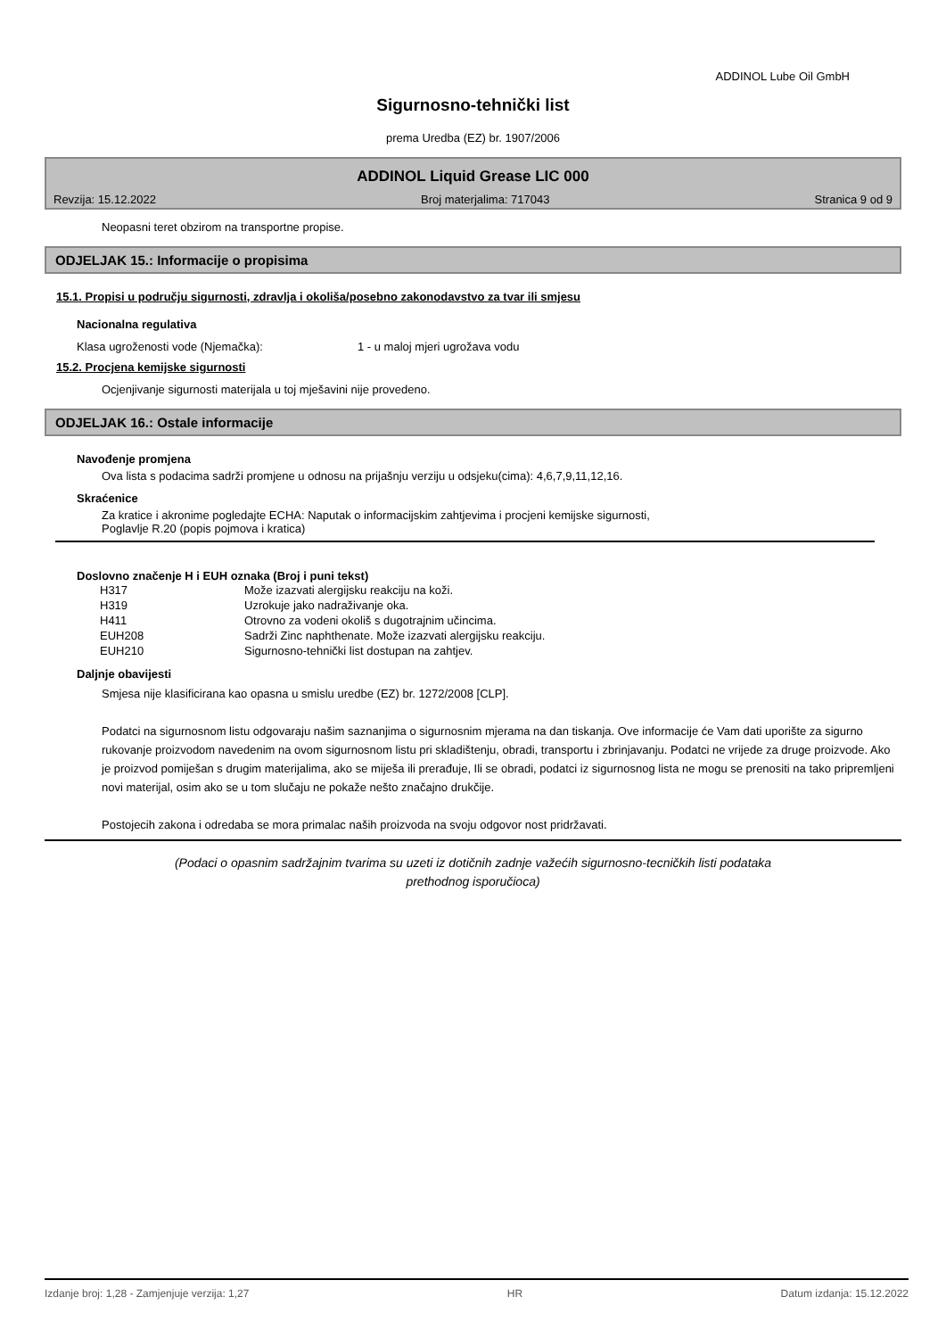ADDINOL Lube Oil GmbH
Sigurnosno-tehnički list
prema Uredba (EZ) br. 1907/2006
ADDINOL Liquid Grease LIC 000
Revzija: 15.12.2022 Broj materjalima: 717043 Stranica 9 od 9
Neopasni teret obzirom na transportne propise.
ODJELJAK 15.: Informacije o propisima
15.1. Propisi u području sigurnosti, zdravlja i okoliša/posebno zakonodavstvo za tvar ili smjesu
Nacionalna regulativa
Klasa ugroženosti vode (Njemačka): 1 - u maloj mjeri ugrožava vodu
15.2. Procjena kemijske sigurnosti
Ocjenjivanje sigurnosti materijala u toj mješavini nije provedeno.
ODJELJAK 16.: Ostale informacije
Navođenje promjena
Ova lista s podacima sadrži promjene u odnosu na prijašnju verziju u odsjeku(cima): 4,6,7,9,11,12,16.
Skraćenice
Za kratice i akronime pogledajte ECHA: Naputak o informacijskim zahtjevima i procjeni kemijske sigurnosti,
Poglavlje R.20 (popis pojmova i kratica)
Doslovno značenje H i EUH oznaka (Broj i puni tekst)
| H317 | Može izazvati alergijsku reakciju na koži. |
| H319 | Uzrokuje jako nadraživanje oka. |
| H411 | Otrovno za vodeni okoliš s dugotrajnim učincima. |
| EUH208 | Sadrži Zinc naphthenate. Može izazvati alergijsku reakciju. |
| EUH210 | Sigurnosno-tehnički list dostupan na zahtjev. |
Daljnje obavijesti
Smjesa nije klasificirana kao opasna u smislu uredbe (EZ) br. 1272/2008 [CLP].
Podatci na sigurnosnom listu odgovaraju našim saznanjima o sigurnosnim mjerama na dan tiskanja. Ove informacije će Vam dati uporište za sigurno rukovanje proizvodom navedenim na ovom sigurnosnom listu pri skladištenju, obradi, transportu i zbrinjavanju. Podatci ne vrijede za druge proizvode. Ako je proizvod pomiješan s drugim materijalima, ako se miješa ili prerađuje, Ili se obradi, podatci iz sigurnosnog lista ne mogu se prenositi na tako pripremljeni novi materijal, osim ako se u tom slučaju ne pokaže nešto značajno drukčije.
Postojecih zakona i odredaba se mora primalac naših proizvoda na svoju odgovor nost pridržavati.
(Podaci o opasnim sadržajnim tvarima su uzeti iz dotičnih zadnje važećih sigurnosno-tecničkih listi podataka
prethodnog isporučioca)
Izdanje broj: 1,28 - Zamjenjuje verzija: 1,27 HR Datum izdanja: 15.12.2022